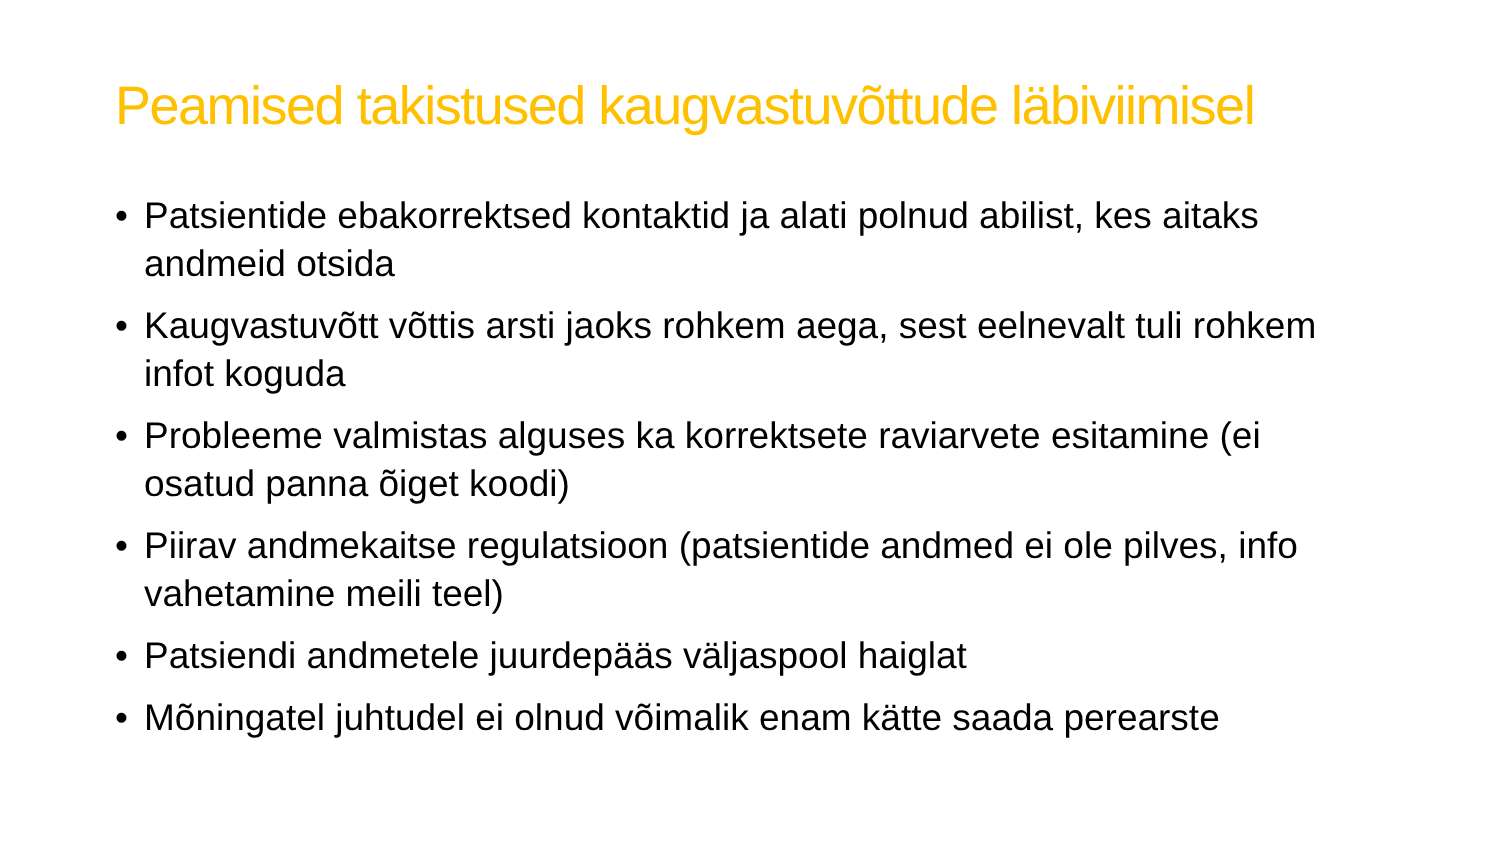Peamised takistused kaugvastuvõttude läbiviimisel
• Patsientide ebakorrektsed kontaktid ja alati polnud abilist, kes aitaks andmeid otsida
• Kaugvastuvõtt võttis arsti jaoks rohkem aega, sest eelnevalt tuli rohkem infot koguda
• Probleeme valmistas alguses ka korrektsete raviarvete esitamine (ei osatud panna õiget koodi)
• Piirav andmekaitse regulatsioon (patsientide andmed ei ole pilves, info vahetamine meili teel)
• Patsiendi andmetele juurdepääs väljaspool haiglat
• Mõningatel juhtudel ei olnud võimalik enam kätte saada perearste